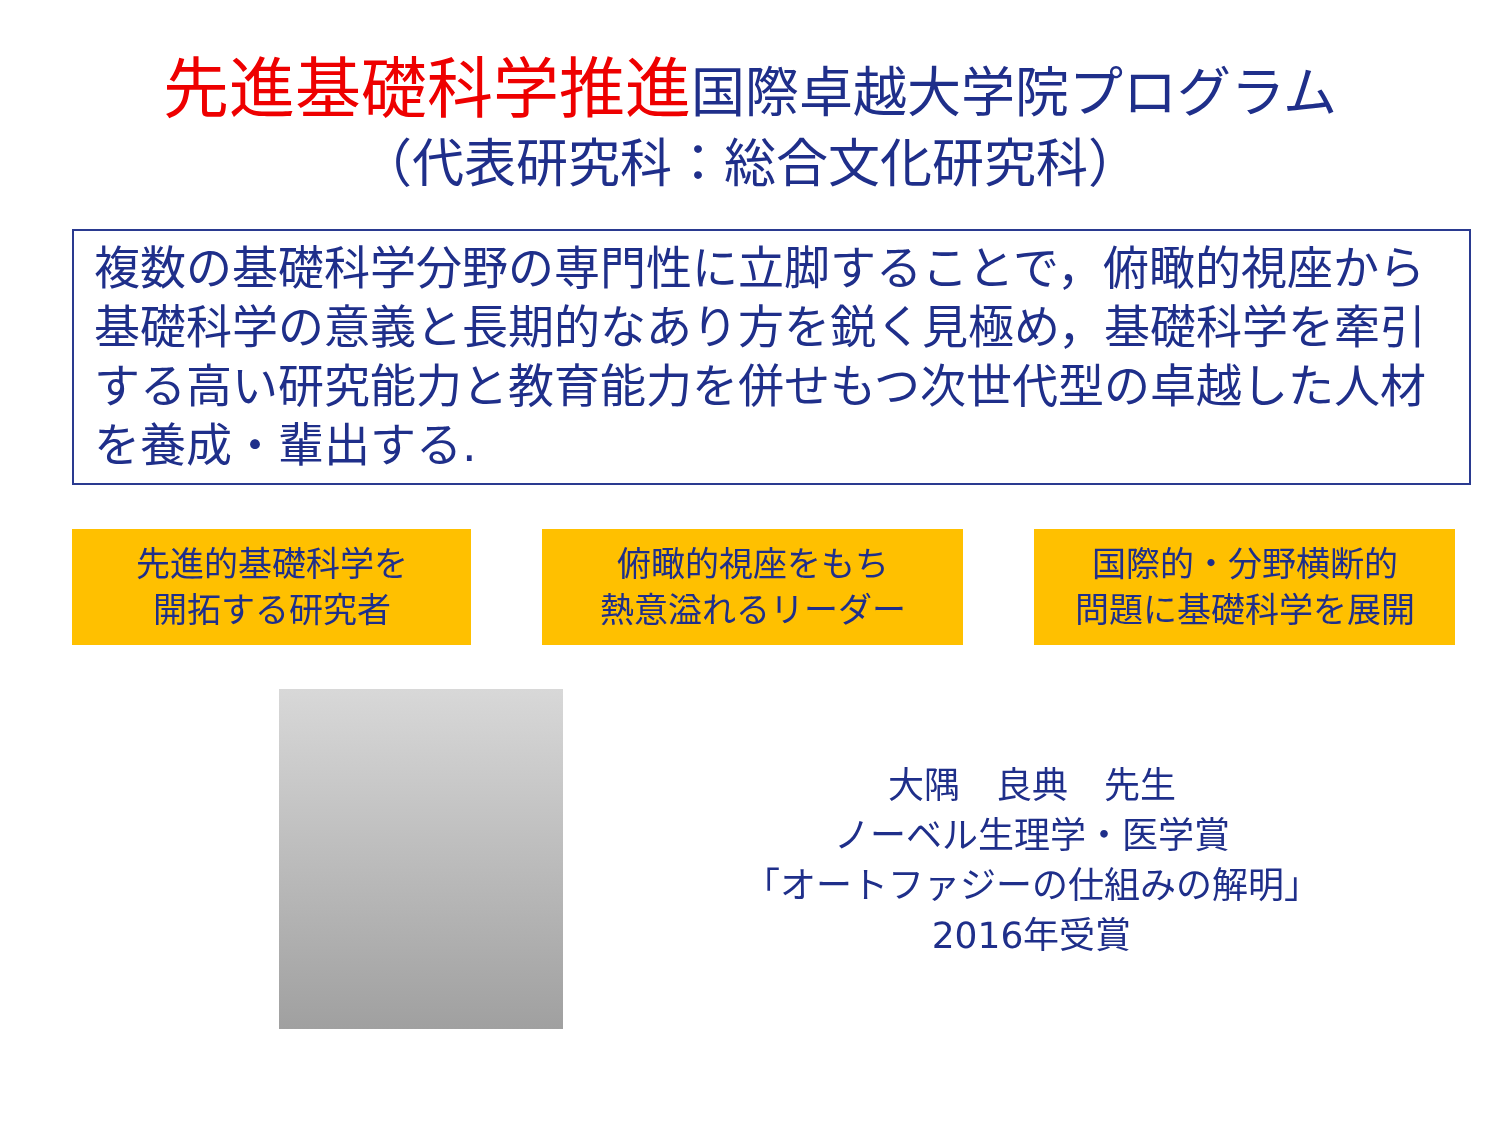先進基礎科学推進国際卓越大学院プログラム
（代表研究科：総合文化研究科）
複数の基礎科学分野の専門性に立脚することで，俯瞰的視座から基礎科学の意義と長期的なあり方を鋭く見極め，基礎科学を牽引する高い研究能力と教育能力を併せもつ次世代型の卓越した人材を養成・輩出する.
先進的基礎科学を
開拓する研究者
俯瞰的視座をもち
熱意溢れるリーダー
国際的・分野横断的
問題に基礎科学を展開
大隅　良典　先生
ノーベル生理学・医学賞
「オートファジーの仕組みの解明」
2016年受賞